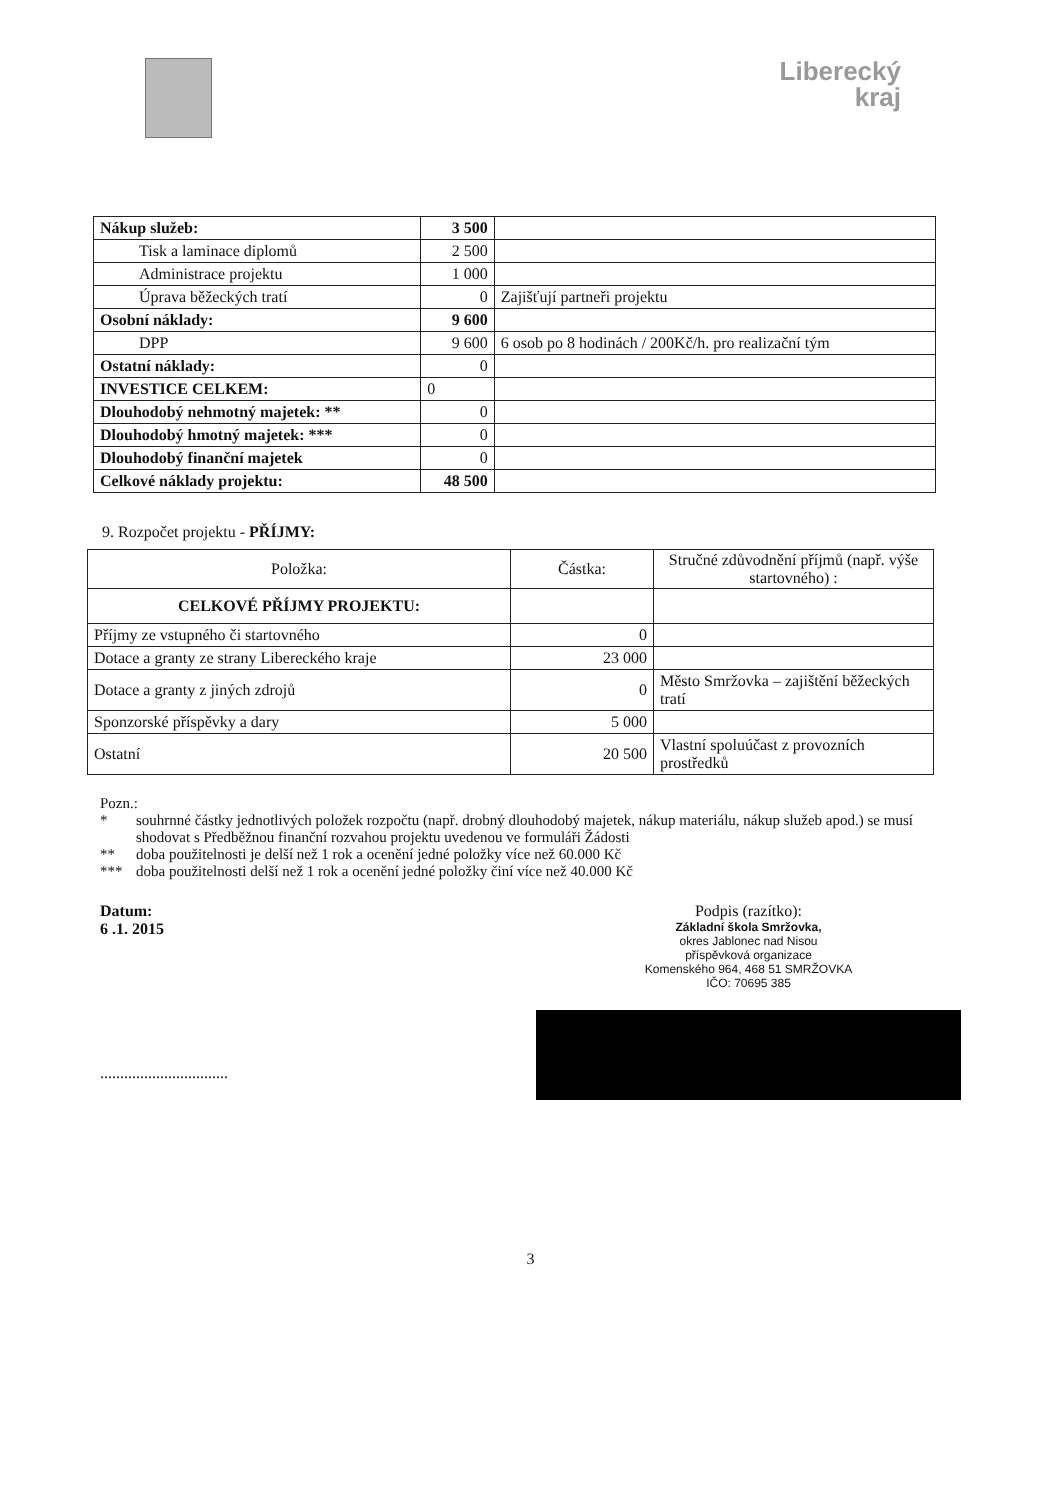Liberecký
kraj
| Nákup služeb: | 3 500 | |
| Tisk a laminace diplomů | 2 500 | |
| Administrace projektu | 1 000 | |
| Úprava běžeckých tratí | 0 | Zajišťují partneři projektu |
| Osobní náklady: | 9 600 | |
| DPP | 9 600 | 6 osob po 8 hodinách / 200Kč/h. pro realizační tým |
| Ostatní náklady: | 0 | |
| INVESTICE CELKEM: | 0 | |
| Dlouhodobý nehmotný majetek: ** | 0 | |
| Dlouhodobý hmotný majetek: *** | 0 | |
| Dlouhodobý finanční majetek | 0 | |
| Celkové náklady projektu: | 48 500 | |
9. Rozpočet projektu - PŘÍJMY:
| Položka: | Částka: | Stručné zdůvodnění příjmů (např. výše startovného) : |
| --- | --- | --- |
| CELKOVÉ PŘÍJMY PROJEKTU: | | |
| Příjmy ze vstupného či startovného | 0 | |
| Dotace a granty ze strany Libereckého kraje | 23 000 | |
| Dotace a granty z jiných zdrojů | 0 | Město Smržovka – zajištění běžeckých tratí |
| Sponzorské příspěvky a dary | 5 000 | |
| Ostatní | 20 500 | Vlastní spoluúčast z provozních prostředků |
Pozn.:
* souhrnné částky jednotlivých položek rozpočtu (např. drobný dlouhodobý majetek, nákup materiálu, nákup služeb apod.) se musí shodovat s Předběžnou finanční rozvahou projektu uvedenou ve formuláři Žádosti
** doba použitelnosti je delší než 1 rok a ocenění jedné položky více než 60.000 Kč
*** doba použitelnosti delší než 1 rok a ocenění jedné položky činí více než 40.000 Kč
Datum:
6 .1. 2015
................................
Podpis (razítko):
Základní škola Smržovka,
okres Jablonec nad Nisou
příspěvková organizace
Komenského 964, 468 51 SMRŽOVKA
IČO: 70695 385
3